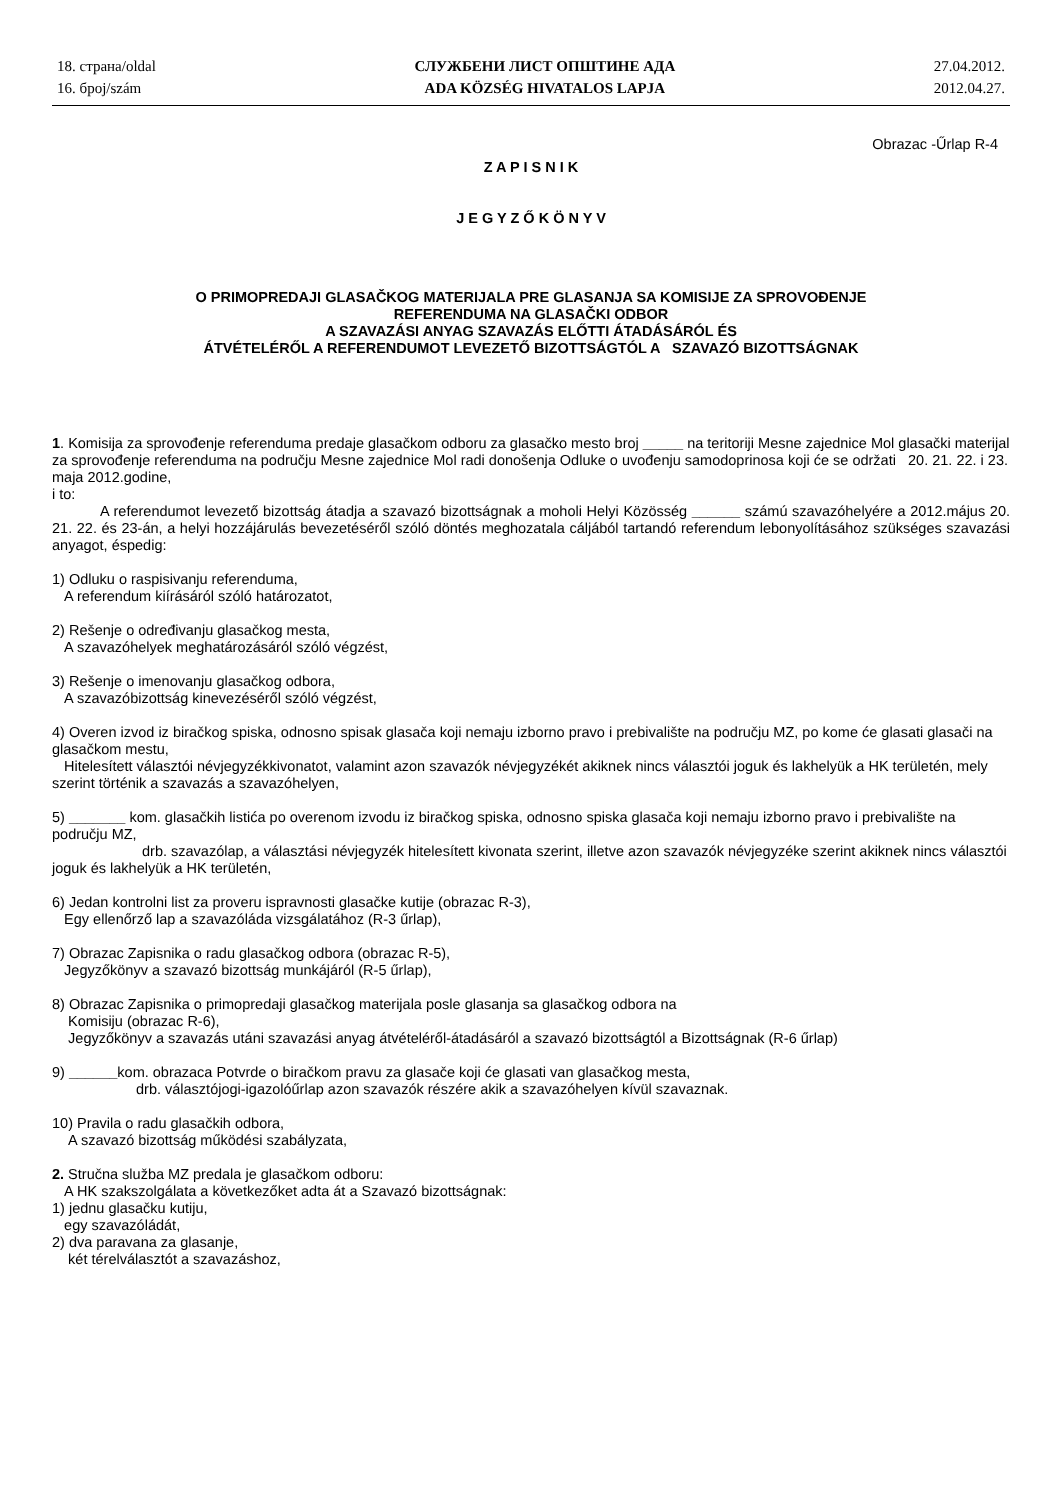18. страна/oldal
16. број/szám
СЛУЖБЕНИ ЛИСТ ОПШТИНЕ АДА
ADA KÖZSÉG HIVATALOS LAPJA
27.04.2012.
2012.04.27.
Obrazac -Űrlap R-4
Z A P I S N I K
J E G Y Z Ő K Ö N Y V
O PRIMOPREDAJI GLASAČKOG MATERIJALA PRE GLASANJA SA KOMISIJE ZA SPROVOĐENJE
REFERENDUMA NA GLASAČKI ODBOR
A SZAVAZÁSI ANYAG SZAVAZÁS ELŐTTI ÁTADÁSÁRÓL ÉS
ÁTVÉTELÉRŐL A REFERENDUMOT LEVEZETŐ BIZOTTSÁGTÓL A SZAVAZÓ BIZOTTSÁGNAK
1. Komisija za sprovođenje referenduma predaje glasačkom odboru za glasačko mesto broj _____ na teritoriji Mesne zajednice Mol glasački materijal za sprovođenje referenduma na području Mesne zajednice Mol radi donošenja Odluke o uvođenju samodoprinosa koji će se održati 20. 21. 22. i 23. maja 2012.godine,
i to:
A referendumot levezető bizottság átadja a szavazó bizottságnak a moholi Helyi Közösség ______ számú szavazóhelyére a 2012.május 20. 21. 22. és 23-án, a helyi hozzájárulás bevezetéséről szóló döntés meghozatala cáljából tartandó referendum lebonyolításához szükséges szavazási anyagot, éspedig:
1) Odluku o raspisivanju referenduma,
A referendum kiírásáról szóló határozatot,
2) Rešenje o određivanju glasačkog mesta,
A szavazóhelyek meghatározásáról szóló végzést,
3) Rešenje o imenovanju glasačkog odbora,
A szavazóbizottság kinevezéséről szóló végzést,
4) Overen izvod iz biračkog spiska, odnosno spisak glasača koji nemaju izborno pravo i prebivalište na području MZ, po kome će glasati glasači na glasačkom mestu,
Hitelesített választói névjegyzékkivonatot, valamint azon szavazók névjegyzékét akiknek nincs választói joguk és lakhelyük a HK területén, mely szerint történik a szavazás a szavazóhelyen,
5) _______ kom. glasačkih listića po overenom izvodu iz biračkog spiska, odnosno spiska glasača koji nemaju izborno pravo i prebivalište na području MZ,
drb. szavazólap, a választási névjegyzék hitelesített kivonata szerint, illetve azon szavazók névjegyzéke szerint akiknek nincs választói joguk és lakhelyük a HK területén,
6) Jedan kontrolni list za proveru ispravnosti glasačke kutije (obrazac R-3),
Egy ellenőrző lap a szavazóláda vizsgálatához (R-3 űrlap),
7) Obrazac Zapisnika o radu glasačkog odbora (obrazac R-5),
Jegyzőkönyv a szavazó bizottság munkájáról (R-5 űrlap),
8) Obrazac Zapisnika o primopredaji glasačkog materijala posle glasanja sa glasačkog odbora na
Komisiju (obrazac R-6),
Jegyzőkönyv a szavazás utáni szavazási anyag átvételéről-átadásáról a szavazó bizottságtól a Bizottságnak (R-6 űrlap)
9) ______kom. obrazaca Potvrde o biračkom pravu za glasače koji će glasati van glasačkog mesta,
drb. választójogi-igazolóűrlap azon szavazók részére akik a szavazóhelyen kívül szavaznak.
10) Pravila o radu glasačkih odbora,
A szavazó bizottság működési szabályzata,
2. Stručna služba MZ predala je glasačkom odboru:
A HK szakszolgálata a következőket adta át a Szavazó bizottságnak:
1) jednu glasačku kutiju,
egy szavazóládát,
2) dva paravana za glasanje,
két térelválasztót a szavazáshoz,